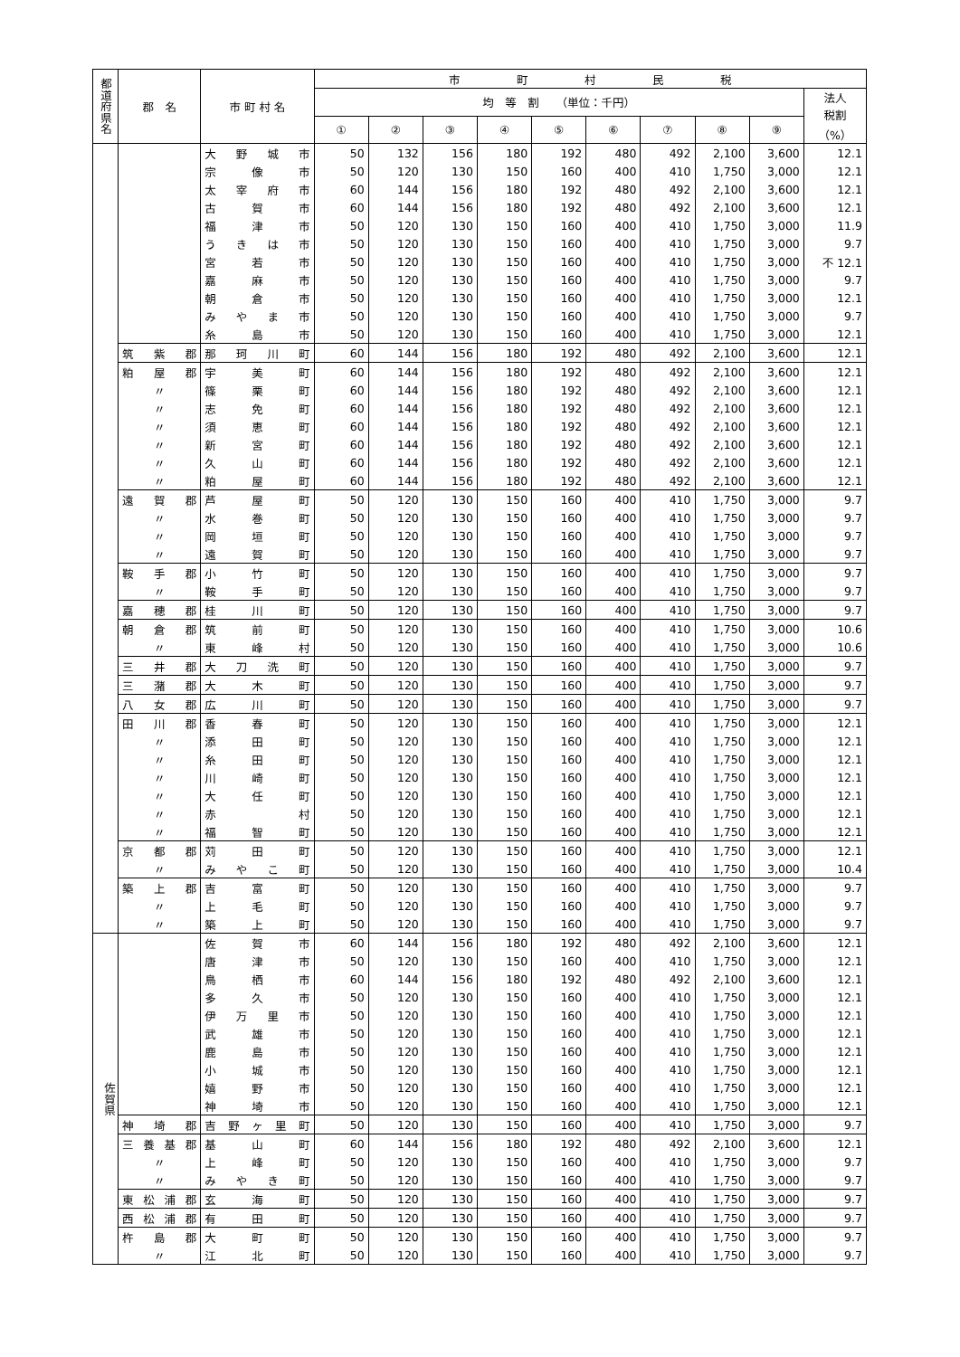| 都道府県名 | 郡 名 | 市 町 村 名 | 市 町 村 民 税 | | | | | | | | | |
| --- | --- | --- | --- | --- | --- | --- | --- | --- | --- | --- | --- | --- |
| | | | 均 等 割 （単位：千円） | | | | | | | | | 法人 税割 （%） |
| | | | ① | ② | ③ | ④ | ⑤ | ⑥ | ⑦ | ⑧ | ⑨ | |
| | | 大野城市 | 50 | 132 | 156 | 180 | 192 | 480 | 492 | 2,100 | 3,600 | 12.1 |
| | | 宗像市 | 50 | 120 | 130 | 150 | 160 | 400 | 410 | 1,750 | 3,000 | 12.1 |
| | | 太宰府市 | 60 | 144 | 156 | 180 | 192 | 480 | 492 | 2,100 | 3,600 | 12.1 |
| | | 古賀市 | 60 | 144 | 156 | 180 | 192 | 480 | 492 | 2,100 | 3,600 | 12.1 |
| | | 福津市 | 50 | 120 | 130 | 150 | 160 | 400 | 410 | 1,750 | 3,000 | 11.9 |
| | | うきは市 | 50 | 120 | 130 | 150 | 160 | 400 | 410 | 1,750 | 3,000 | 9.7 |
| | | 宮若市 | 50 | 120 | 130 | 150 | 160 | 400 | 410 | 1,750 | 3,000 | 不 12.1 |
| | | 嘉麻市 | 50 | 120 | 130 | 150 | 160 | 400 | 410 | 1,750 | 3,000 | 9.7 |
| | | 朝倉市 | 50 | 120 | 130 | 150 | 160 | 400 | 410 | 1,750 | 3,000 | 12.1 |
| | | みやま市 | 50 | 120 | 130 | 150 | 160 | 400 | 410 | 1,750 | 3,000 | 9.7 |
| | | 糸島市 | 50 | 120 | 130 | 150 | 160 | 400 | 410 | 1,750 | 3,000 | 12.1 |
| | 筑紫郡 | 那珂川町 | 60 | 144 | 156 | 180 | 192 | 480 | 492 | 2,100 | 3,600 | 12.1 |
| | 粕屋郡 | 宇美町 | 60 | 144 | 156 | 180 | 192 | 480 | 492 | 2,100 | 3,600 | 12.1 |
| | 〃 | 篠栗町 | 60 | 144 | 156 | 180 | 192 | 480 | 492 | 2,100 | 3,600 | 12.1 |
| | 〃 | 志免町 | 60 | 144 | 156 | 180 | 192 | 480 | 492 | 2,100 | 3,600 | 12.1 |
| | 〃 | 須恵町 | 60 | 144 | 156 | 180 | 192 | 480 | 492 | 2,100 | 3,600 | 12.1 |
| | 〃 | 新宮町 | 60 | 144 | 156 | 180 | 192 | 480 | 492 | 2,100 | 3,600 | 12.1 |
| | 〃 | 久山町 | 60 | 144 | 156 | 180 | 192 | 480 | 492 | 2,100 | 3,600 | 12.1 |
| | 〃 | 粕屋町 | 60 | 144 | 156 | 180 | 192 | 480 | 492 | 2,100 | 3,600 | 12.1 |
| | 遠賀郡 | 芦屋町 | 50 | 120 | 130 | 150 | 160 | 400 | 410 | 1,750 | 3,000 | 9.7 |
| | 〃 | 水巻町 | 50 | 120 | 130 | 150 | 160 | 400 | 410 | 1,750 | 3,000 | 9.7 |
| | 〃 | 岡垣町 | 50 | 120 | 130 | 150 | 160 | 400 | 410 | 1,750 | 3,000 | 9.7 |
| | 〃 | 遠賀町 | 50 | 120 | 130 | 150 | 160 | 400 | 410 | 1,750 | 3,000 | 9.7 |
| | 鞍手郡 | 小竹町 | 50 | 120 | 130 | 150 | 160 | 400 | 410 | 1,750 | 3,000 | 9.7 |
| | 〃 | 鞍手町 | 50 | 120 | 130 | 150 | 160 | 400 | 410 | 1,750 | 3,000 | 9.7 |
| | 嘉穂郡 | 桂川町 | 50 | 120 | 130 | 150 | 160 | 400 | 410 | 1,750 | 3,000 | 9.7 |
| | 朝倉郡 | 筑前町 | 50 | 120 | 130 | 150 | 160 | 400 | 410 | 1,750 | 3,000 | 10.6 |
| | 〃 | 東峰村 | 50 | 120 | 130 | 150 | 160 | 400 | 410 | 1,750 | 3,000 | 10.6 |
| | 三井郡 | 大刀洗町 | 50 | 120 | 130 | 150 | 160 | 400 | 410 | 1,750 | 3,000 | 9.7 |
| | 三潴郡 | 大木町 | 50 | 120 | 130 | 150 | 160 | 400 | 410 | 1,750 | 3,000 | 9.7 |
| | 八女郡 | 広川町 | 50 | 120 | 130 | 150 | 160 | 400 | 410 | 1,750 | 3,000 | 9.7 |
| | 田川郡 | 香春町 | 50 | 120 | 130 | 150 | 160 | 400 | 410 | 1,750 | 3,000 | 12.1 |
| | 〃 | 添田町 | 50 | 120 | 130 | 150 | 160 | 400 | 410 | 1,750 | 3,000 | 12.1 |
| | 〃 | 糸田町 | 50 | 120 | 130 | 150 | 160 | 400 | 410 | 1,750 | 3,000 | 12.1 |
| | 〃 | 川崎町 | 50 | 120 | 130 | 150 | 160 | 400 | 410 | 1,750 | 3,000 | 12.1 |
| | 〃 | 大任町 | 50 | 120 | 130 | 150 | 160 | 400 | 410 | 1,750 | 3,000 | 12.1 |
| | 〃 | 赤村 | 50 | 120 | 130 | 150 | 160 | 400 | 410 | 1,750 | 3,000 | 12.1 |
| | 〃 | 福智町 | 50 | 120 | 130 | 150 | 160 | 400 | 410 | 1,750 | 3,000 | 12.1 |
| | 京都郡 | 苅田町 | 50 | 120 | 130 | 150 | 160 | 400 | 410 | 1,750 | 3,000 | 12.1 |
| | 〃 | みやこ町 | 50 | 120 | 130 | 150 | 160 | 400 | 410 | 1,750 | 3,000 | 10.4 |
| | 築上郡 | 吉富町 | 50 | 120 | 130 | 150 | 160 | 400 | 410 | 1,750 | 3,000 | 9.7 |
| | 〃 | 上毛町 | 50 | 120 | 130 | 150 | 160 | 400 | 410 | 1,750 | 3,000 | 9.7 |
| | 〃 | 築上町 | 50 | 120 | 130 | 150 | 160 | 400 | 410 | 1,750 | 3,000 | 9.7 |
| 佐賀県 | | 佐賀市 | 60 | 144 | 156 | 180 | 192 | 480 | 492 | 2,100 | 3,600 | 12.1 |
| | | 唐津市 | 50 | 120 | 130 | 150 | 160 | 400 | 410 | 1,750 | 3,000 | 12.1 |
| | | 鳥栖市 | 60 | 144 | 156 | 180 | 192 | 480 | 492 | 2,100 | 3,600 | 12.1 |
| | | 多久市 | 50 | 120 | 130 | 150 | 160 | 400 | 410 | 1,750 | 3,000 | 12.1 |
| | | 伊万里市 | 50 | 120 | 130 | 150 | 160 | 400 | 410 | 1,750 | 3,000 | 12.1 |
| | | 武雄市 | 50 | 120 | 130 | 150 | 160 | 400 | 410 | 1,750 | 3,000 | 12.1 |
| | | 鹿島市 | 50 | 120 | 130 | 150 | 160 | 400 | 410 | 1,750 | 3,000 | 12.1 |
| | | 小城市 | 50 | 120 | 130 | 150 | 160 | 400 | 410 | 1,750 | 3,000 | 12.1 |
| | | 嬉野市 | 50 | 120 | 130 | 150 | 160 | 400 | 410 | 1,750 | 3,000 | 12.1 |
| | | 神埼市 | 50 | 120 | 130 | 150 | 160 | 400 | 410 | 1,750 | 3,000 | 12.1 |
| | 神埼郡 | 吉野ヶ里町 | 50 | 120 | 130 | 150 | 160 | 400 | 410 | 1,750 | 3,000 | 9.7 |
| | 三養基郡 | 基山町 | 60 | 144 | 156 | 180 | 192 | 480 | 492 | 2,100 | 3,600 | 12.1 |
| | 〃 | 上峰町 | 50 | 120 | 130 | 150 | 160 | 400 | 410 | 1,750 | 3,000 | 9.7 |
| | 〃 | みやき町 | 50 | 120 | 130 | 150 | 160 | 400 | 410 | 1,750 | 3,000 | 9.7 |
| | 東松浦郡 | 玄海町 | 50 | 120 | 130 | 150 | 160 | 400 | 410 | 1,750 | 3,000 | 9.7 |
| | 西松浦郡 | 有田町 | 50 | 120 | 130 | 150 | 160 | 400 | 410 | 1,750 | 3,000 | 9.7 |
| | 杵島郡 | 大町町 | 50 | 120 | 130 | 150 | 160 | 400 | 410 | 1,750 | 3,000 | 9.7 |
| | 〃 | 江北町 | 50 | 120 | 130 | 150 | 160 | 400 | 410 | 1,750 | 3,000 | 9.7 |